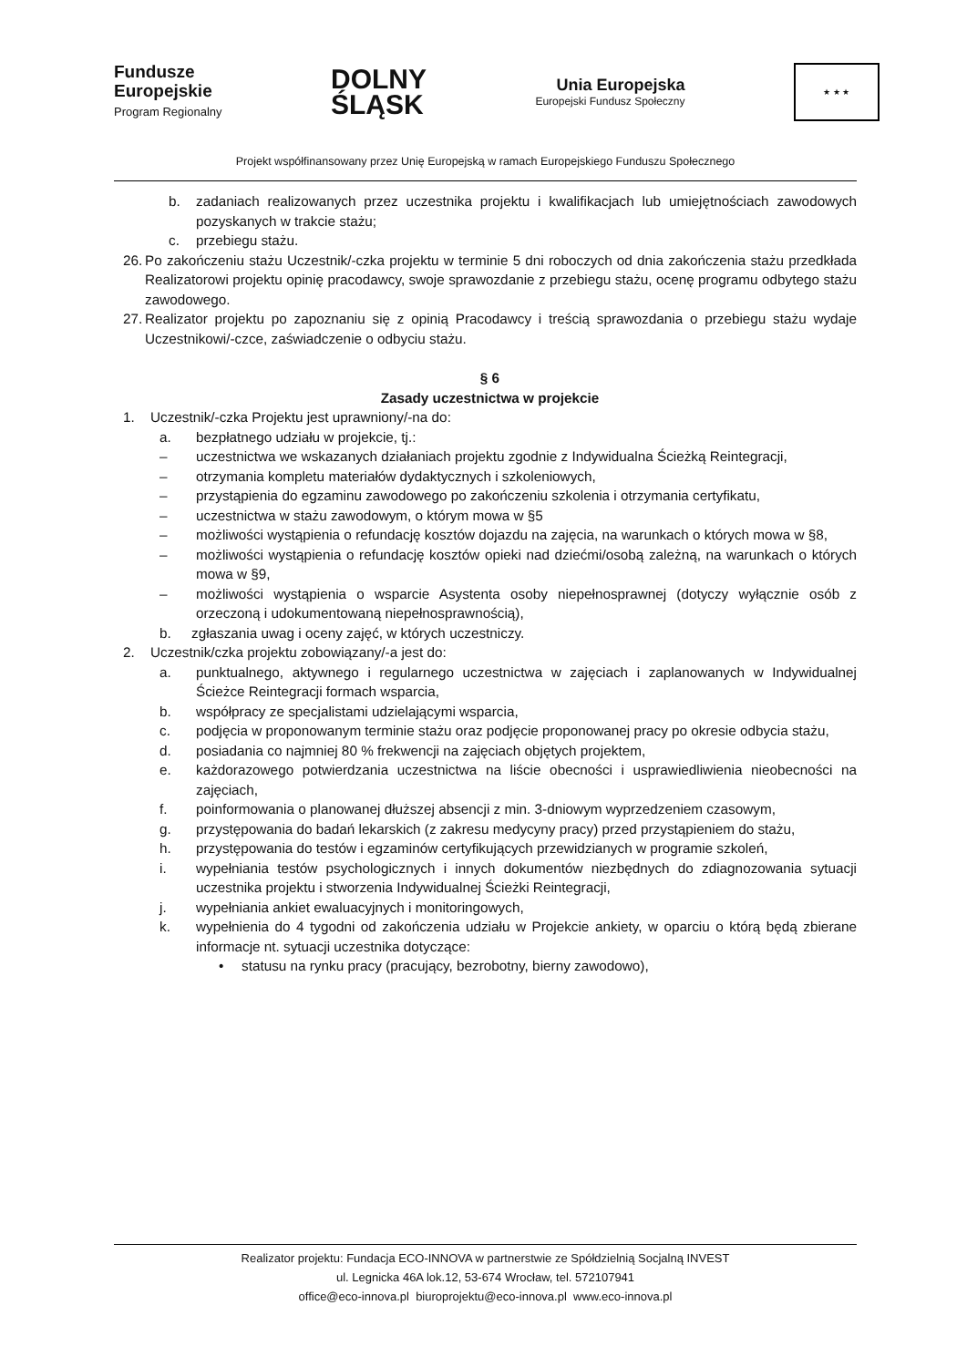Fundusze
Europejskie
Program Regionalny
DOLNY
ŚLĄSK
Unia Europejska
Europejski Fundusz Społeczny
★ ★ ★
Projekt współfinansowany przez Unię Europejską w ramach Europejskiego Funduszu Społecznego
b. zadaniach realizowanych przez uczestnika projektu i kwalifikacjach lub umiejętnościach zawodowych pozyskanych w trakcie stażu;
c. przebiegu stażu.
26. Po zakończeniu stażu Uczestnik/-czka projektu w terminie 5 dni roboczych od dnia zakończenia stażu przedkłada Realizatorowi projektu opinię pracodawcy, swoje sprawozdanie z przebiegu stażu, ocenę programu odbytego stażu zawodowego.
27. Realizator projektu po zapoznaniu się z opinią Pracodawcy i treścią sprawozdania o przebiegu stażu wydaje Uczestnikowi/-czce, zaświadczenie o odbyciu stażu.
§ 6
Zasady uczestnictwa w projekcie
1. Uczestnik/-czka Projektu jest uprawniony/-na do:
a. bezpłatnego udziału w projekcie, tj.:
– uczestnictwa we wskazanych działaniach projektu zgodnie z Indywidualna Ścieżką Reintegracji,
– otrzymania kompletu materiałów dydaktycznych i szkoleniowych,
– przystąpienia do egzaminu zawodowego po zakończeniu szkolenia i otrzymania certyfikatu,
– uczestnictwa w stażu zawodowym, o którym mowa w §5
– możliwości wystąpienia o refundację kosztów dojazdu na zajęcia, na warunkach o których mowa w §8,
– możliwości wystąpienia o refundację kosztów opieki nad dziećmi/osobą zależną, na warunkach o których mowa w §9,
– możliwości wystąpienia o wsparcie Asystenta osoby niepełnosprawnej (dotyczy wyłącznie osób z orzeczoną i udokumentowaną niepełnosprawnością),
b. zgłaszania uwag i oceny zajęć, w których uczestniczy.
2. Uczestnik/czka projektu zobowiązany/-a jest do:
a. punktualnego, aktywnego i regularnego uczestnictwa w zajęciach i zaplanowanych w Indywidualnej Ścieżce Reintegracji formach wsparcia,
b. współpracy ze specjalistami udzielającymi wsparcia,
c. podjęcia w proponowanym terminie stażu oraz podjęcie proponowanej pracy po okresie odbycia stażu,
d. posiadania co najmniej 80 % frekwencji na zajęciach objętych projektem,
e. każdorazowego potwierdzania uczestnictwa na liście obecności i usprawiedliwienia nieobecności na zajęciach,
f. poinformowania o planowanej dłuższej absencji z min. 3-dniowym wyprzedzeniem czasowym,
g. przystępowania do badań lekarskich (z zakresu medycyny pracy) przed przystąpieniem do stażu,
h. przystępowania do testów i egzaminów certyfikujących przewidzianych w programie szkoleń,
i. wypełniania testów psychologicznych i innych dokumentów niezbędnych do zdiagnozowania sytuacji uczestnika projektu i stworzenia Indywidualnej Ścieżki Reintegracji,
j. wypełniania ankiet ewaluacyjnych i monitoringowych,
k. wypełnienia do 4 tygodni od zakończenia udziału w Projekcie ankiety, w oparciu o którą będą zbierane informacje nt. sytuacji uczestnika dotyczące:
• statusu na rynku pracy (pracujący, bezrobotny, bierny zawodowo),
Realizator projektu: Fundacja ECO-INNOVA w partnerstwie ze Spółdzielnią Socjalną INVEST
ul. Legnicka 46A lok.12, 53-674 Wrocław, tel. 572107941
office@eco-innova.pl biuroprojektu@eco-innova.pl www.eco-innova.pl